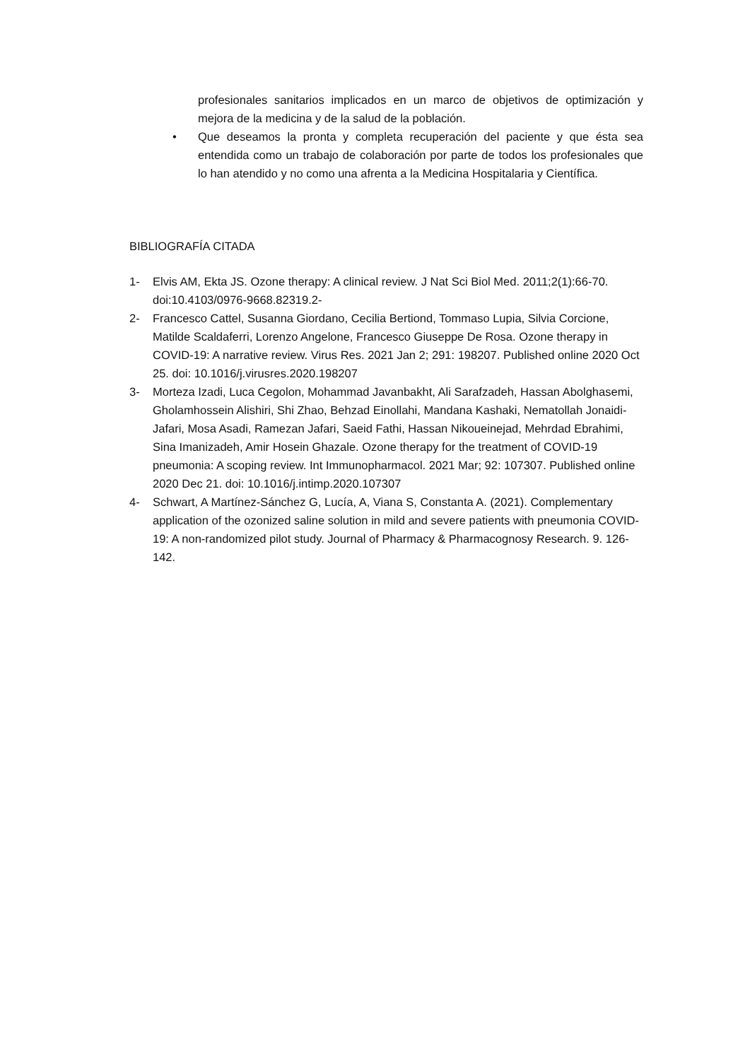profesionales sanitarios implicados en un marco de objetivos de optimización y mejora de la medicina y de la salud de la población.
• Que deseamos la pronta y completa recuperación del paciente y que ésta sea entendida como un trabajo de colaboración por parte de todos los profesionales que lo han atendido y no como una afrenta a la Medicina Hospitalaria y Científica.
BIBLIOGRAFÍA CITADA
1- Elvis AM, Ekta JS. Ozone therapy: A clinical review. J Nat Sci Biol Med. 2011;2(1):66-70. doi:10.4103/0976-9668.82319.2-
2- Francesco Cattel, Susanna Giordano, Cecilia Bertiond, Tommaso Lupia, Silvia Corcione, Matilde Scaldaferri, Lorenzo Angelone, Francesco Giuseppe De Rosa. Ozone therapy in COVID-19: A narrative review. Virus Res. 2021 Jan 2; 291: 198207. Published online 2020 Oct 25. doi: 10.1016/j.virusres.2020.198207
3- Morteza Izadi, Luca Cegolon, Mohammad Javanbakht, Ali Sarafzadeh, Hassan Abolghasemi, Gholamhossein Alishiri, Shi Zhao, Behzad Einollahi, Mandana Kashaki, Nematollah Jonaidi-Jafari, Mosa Asadi, Ramezan Jafari, Saeid Fathi, Hassan Nikoueinejad, Mehrdad Ebrahimi, Sina Imanizadeh, Amir Hosein Ghazale. Ozone therapy for the treatment of COVID-19 pneumonia: A scoping review. Int Immunopharmacol. 2021 Mar; 92: 107307. Published online 2020 Dec 21. doi: 10.1016/j.intimp.2020.107307
4- Schwart, A Martínez-Sánchez G, Lucía, A, Viana S, Constanta A. (2021). Complementary application of the ozonized saline solution in mild and severe patients with pneumonia COVID-19: A non-randomized pilot study. Journal of Pharmacy & Pharmacognosy Research. 9. 126-142.